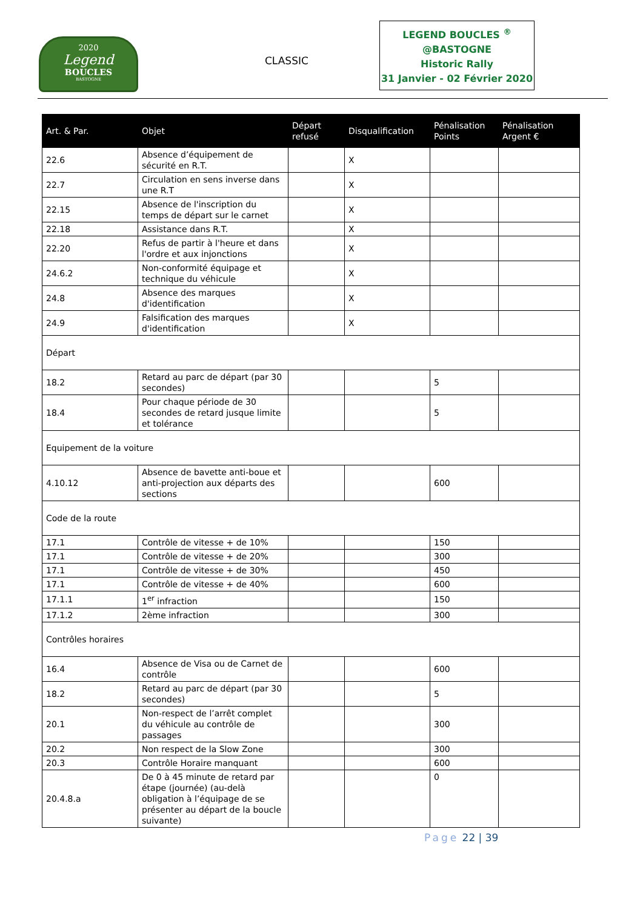2020
Legend
BOUCLES
BASTOGNE
CLASSIC
LEGEND BOUCLES <sup>®</sup>
@BASTOGNE
Historic Rally
31 Janvier - 02 Février 2020
| Art. & Par. | Objet | Départ refusé | Disqualification | Pénalisation Points | Pénalisation Argent € |
| --- | --- | --- | --- | --- | --- |
| 22.6 | Absence d’équipement de sécurité en R.T. | | X | | |
| 22.7 | Circulation en sens inverse dans une R.T | | X | | |
| 22.15 | Absence de l'inscription du temps de départ sur le carnet | | X | | |
| 22.18 | Assistance dans R.T. | | X | | |
| 22.20 | Refus de partir à l'heure et dans l'ordre et aux injonctions | | X | | |
| 24.6.2 | Non-conformité équipage et technique du véhicule | | X | | |
| 24.8 | Absence des marques d'identification | | X | | |
| 24.9 | Falsification des marques d'identification | | X | | |
| Départ | | | | | |
| 18.2 | Retard au parc de départ (par 30 secondes) | | | 5 | |
| 18.4 | Pour chaque période de 30 secondes de retard jusque limite et tolérance | | | 5 | |
| Equipement de la voiture | | | | | |
| 4.10.12 | Absence de bavette anti-boue et anti-projection aux départs des sections | | | 600 | |
| Code de la route | | | | | |
| 17.1 | Contrôle de vitesse + de 10% | | | 150 | |
| 17.1 | Contrôle de vitesse + de 20% | | | 300 | |
| 17.1 | Contrôle de vitesse + de 30% | | | 450 | |
| 17.1 | Contrôle de vitesse + de 40% | | | 600 | |
| 17.1.1 | 1<sup>er</sup> infraction | | | 150 | |
| 17.1.2 | 2ème infraction | | | 300 | |
| Contrôles horaires | | | | | |
| 16.4 | Absence de Visa ou de Carnet de contrôle | | | 600 | |
| 18.2 | Retard au parc de départ (par 30 secondes) | | | 5 | |
| 20.1 | Non-respect de l’arrêt complet du véhicule au contrôle de passages | | | 300 | |
| 20.2 | Non respect de la Slow Zone | | | 300 | |
| 20.3 | Contrôle Horaire manquant | | | 600 | |
| 20.4.8.a | De 0 à 45 minute de retard par étape (journée) (au-delà obligation à l’équipage de se présenter au départ de la boucle suivante) | | | 0 | |
Page 22 | 39